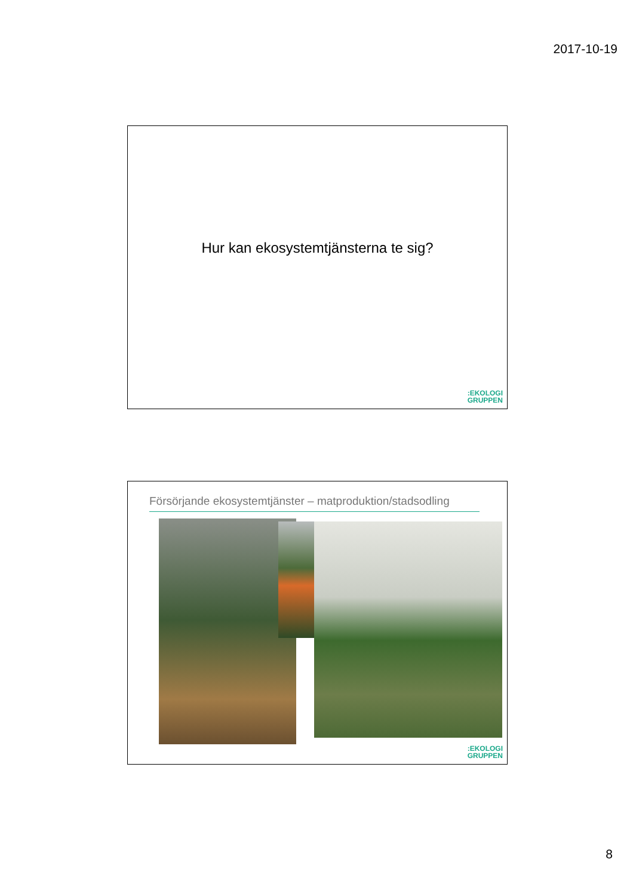2017-10-19
Hur kan ekosystemtjänsterna te sig?
:EKOLOGI
GRUPPEN
Försörjande ekosystemtjänster – matproduktion/stadsodling
:EKOLOGI
GRUPPEN
8